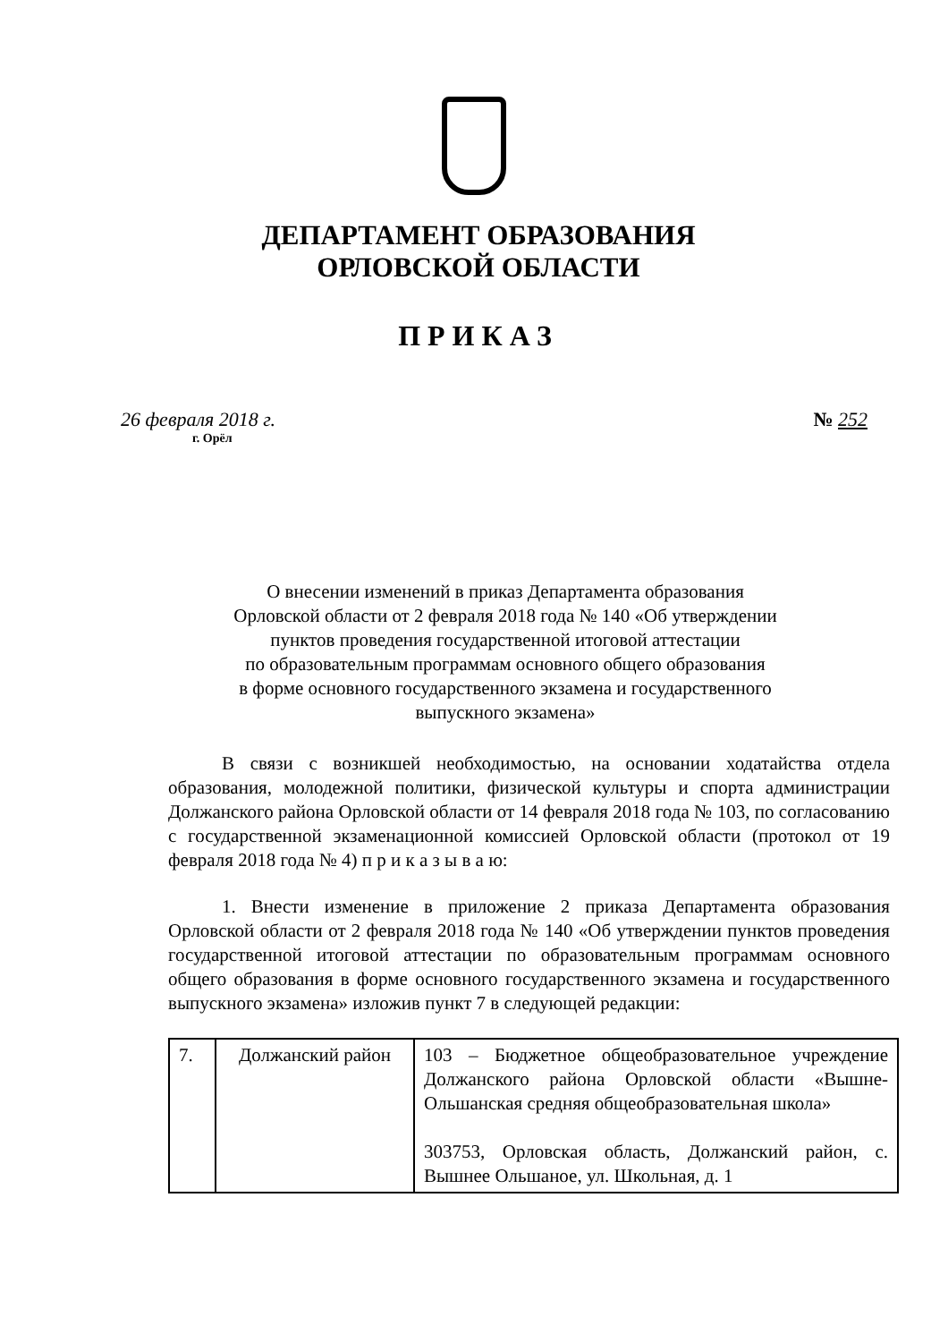ДЕПАРТАМЕНТ ОБРАЗОВАНИЯ
ОРЛОВСКОЙ ОБЛАСТИ
ПРИКАЗ
26 февраля 2018 г.
г. Орёл
№ 252
О внесении изменений в приказ Департамента образования
Орловской области от 2 февраля 2018 года № 140 «Об утверждении
пунктов проведения государственной итоговой аттестации
по образовательным программам основного общего образования
в форме основного государственного экзамена и государственного
выпускного экзамена»
В связи с возникшей необходимостью, на основании ходатайства отдела образования, молодежной политики, физической культуры и спорта администрации Должанского района Орловской области от 14 февраля 2018 года № 103, по согласованию с государственной экзаменационной комиссией Орловской области (протокол от 19 февраля 2018 года № 4) п р и к а з ы в а ю:
1. Внести изменение в приложение 2 приказа Департамента образования Орловской области от 2 февраля 2018 года № 140 «Об утверждении пунктов проведения государственной итоговой аттестации по образовательным программам основного общего образования в форме основного государственного экзамена и государственного выпускного экзамена» изложив пункт 7 в следующей редакции:
| 7. | Должанский район | 103 – Бюджетное общеобразовательное учреждение Должанского района Орловской области «Вышне-Ольшанская средняя общеобразовательная школа» 303753, Орловская область, Должанский район, с. Вышнее Ольшаное, ул. Школьная, д. 1 |